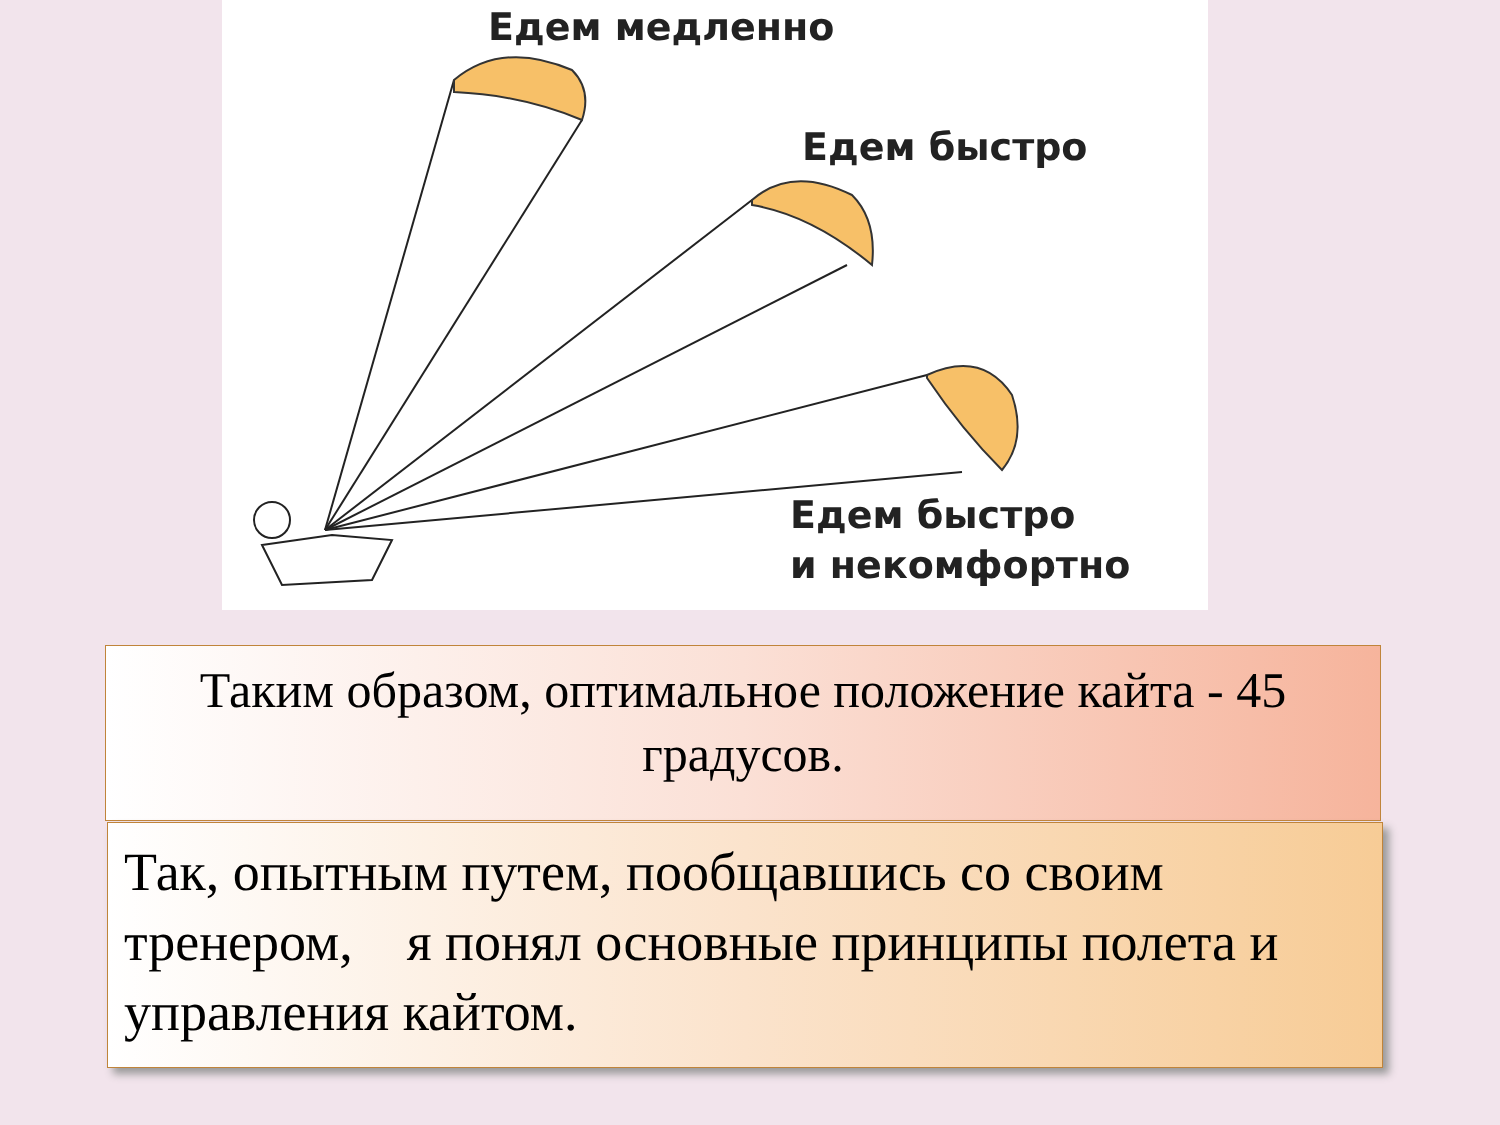Едем медленно
Едем быстро
Едем быстро
и некомфортно
Таким образом, оптимальное положение кайта - 45 градусов.
Так, опытным путем, пообщавшись со своим тренером, я понял основные принципы полета и управления кайтом.